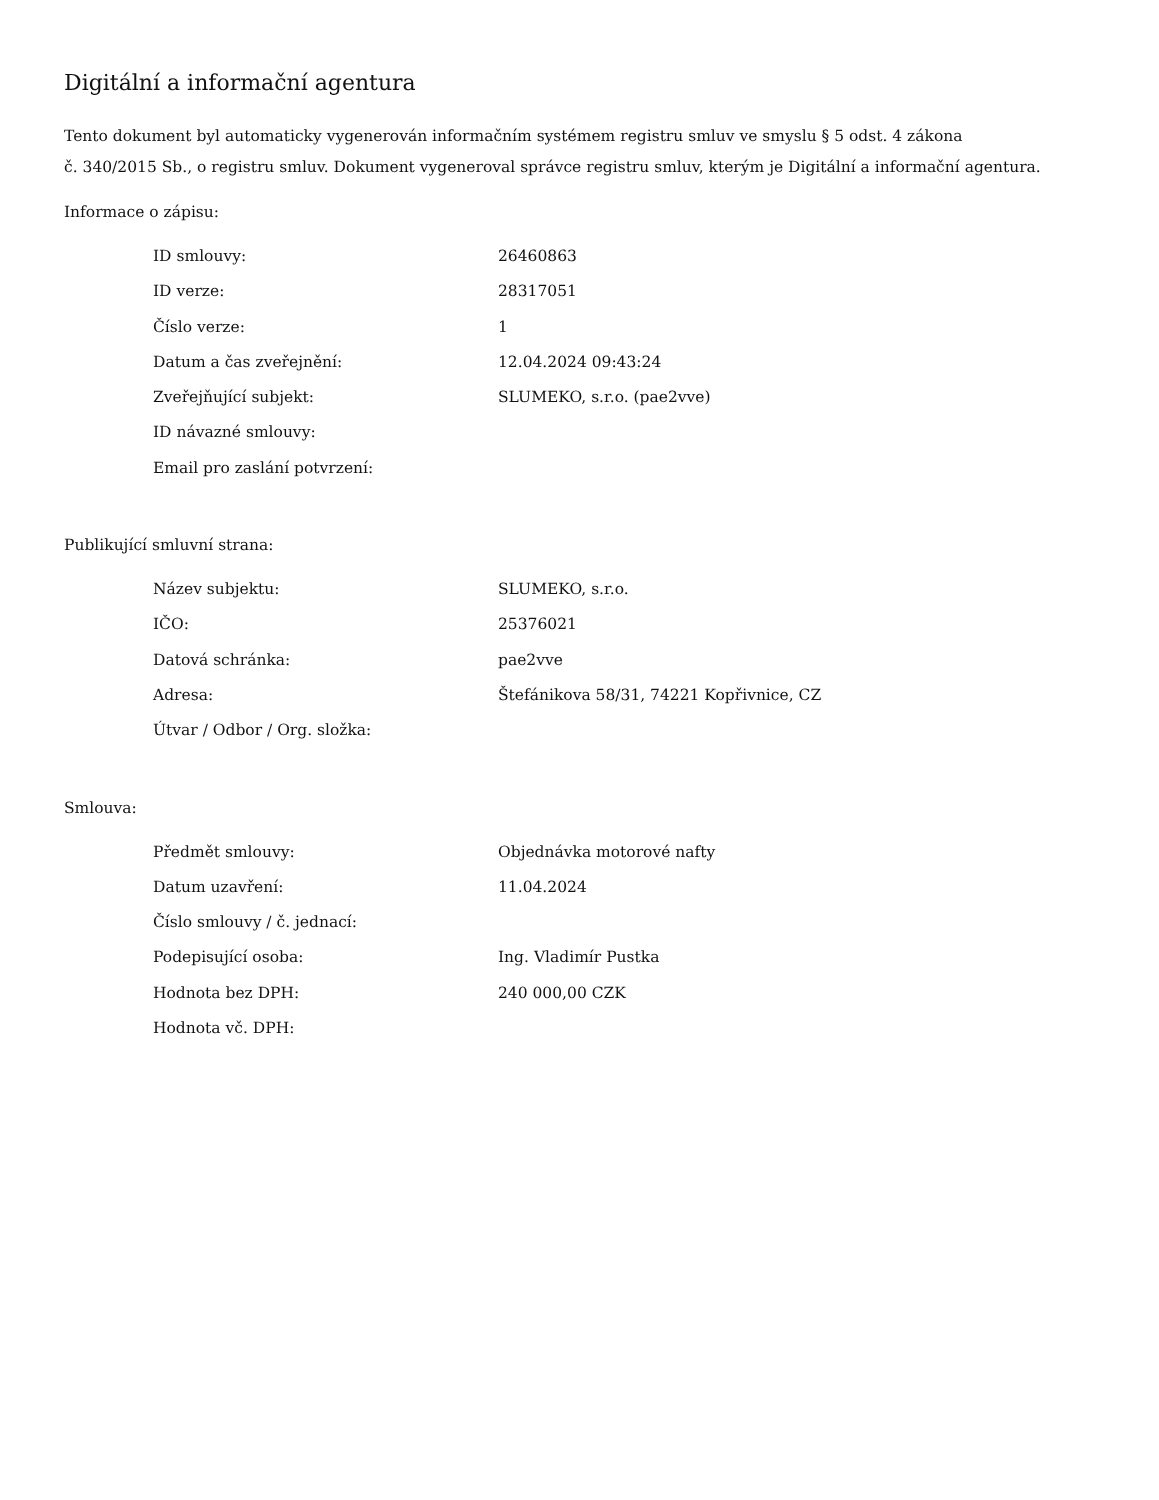Digitální a informační agentura
Tento dokument byl automaticky vygenerován informačním systémem registru smluv ve smyslu § 5 odst. 4 zákona
č. 340/2015 Sb., o registru smluv. Dokument vygeneroval správce registru smluv, kterým je Digitální a informační agentura.
Informace o zápisu:
| ID smlouvy: | 26460863 |
| ID verze: | 28317051 |
| Číslo verze: | 1 |
| Datum a čas zveřejnění: | 12.04.2024 09:43:24 |
| Zveřejňující subjekt: | SLUMEKO, s.r.o. (pae2vve) |
| ID návazné smlouvy: | |
| Email pro zaslání potvrzení: | |
Publikující smluvní strana:
| Název subjektu: | SLUMEKO, s.r.o. |
| IČO: | 25376021 |
| Datová schránka: | pae2vve |
| Adresa: | Štefánikova 58/31, 74221 Kopřivnice, CZ |
| Útvar / Odbor / Org. složka: | |
Smlouva:
| Předmět smlouvy: | Objednávka motorové nafty |
| Datum uzavření: | 11.04.2024 |
| Číslo smlouvy / č. jednací: | |
| Podepisující osoba: | Ing. Vladimír Pustka |
| Hodnota bez DPH: | 240 000,00 CZK |
| Hodnota vč. DPH: | |